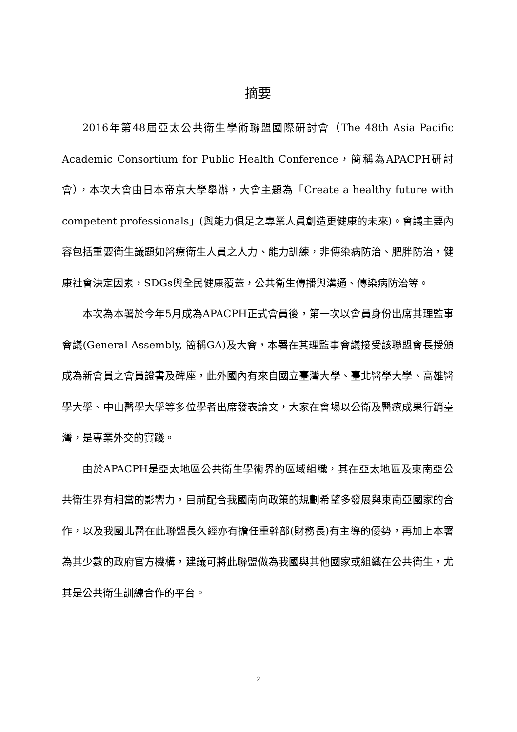摘要
2016年第48屆亞太公共衛生學術聯盟國際研討會（The 48th Asia Pacific Academic Consortium for Public Health Conference，簡稱為APACPH研討會），本次大會由日本帝京大學舉辦，大會主題為「Create a healthy future with competent professionals」(與能力俱足之專業人員創造更健康的未來)。會議主要內容包括重要衛生議題如醫療衛生人員之人力、能力訓練，非傳染病防治、肥胖防治，健康社會決定因素，SDGs與全民健康覆蓋，公共衛生傳播與溝通、傳染病防治等。
本次為本署於今年5月成為APACPH正式會員後，第一次以會員身份出席其理監事會議(General Assembly, 簡稱GA)及大會，本署在其理監事會議接受該聯盟會長授頒成為新會員之會員證書及碑座，此外國內有來自國立臺灣大學、臺北醫學大學、高雄醫學大學、中山醫學大學等多位學者出席發表論文，大家在會場以公衛及醫療成果行銷臺灣，是專業外交的實踐。
由於APACPH是亞太地區公共衛生學術界的區域組織，其在亞太地區及東南亞公共衛生界有相當的影響力，目前配合我國南向政策的規劃希望多發展與東南亞國家的合作，以及我國北醫在此聯盟長久經亦有擔任重幹部(財務長)有主導的優勢，再加上本署為其少數的政府官方機構，建議可將此聯盟做為我國與其他國家或組織在公共衛生，尤其是公共衛生訓練合作的平台。
2